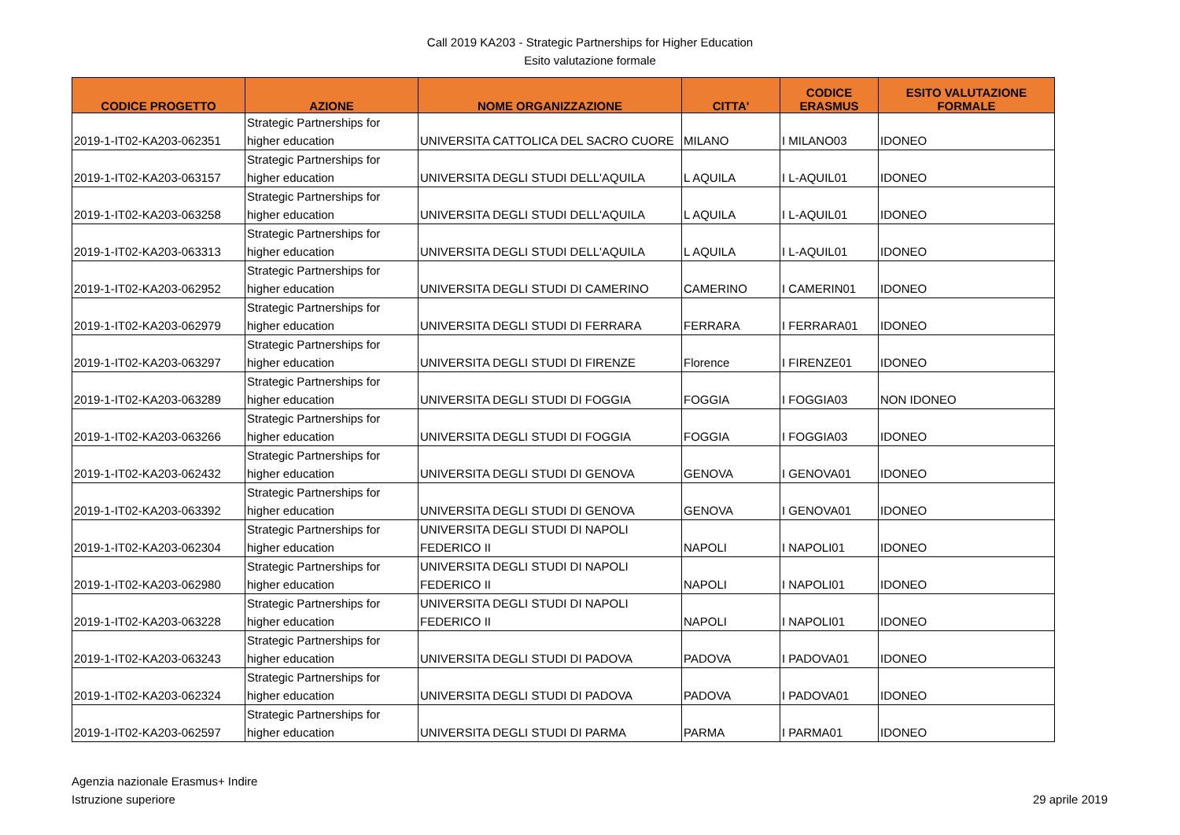Call 2019 KA203 - Strategic Partnerships for Higher Education
Esito valutazione formale
| CODICE PROGETTO | AZIONE | NOME ORGANIZZAZIONE | CITTA' | CODICE ERASMUS | ESITO VALUTAZIONE FORMALE |
| --- | --- | --- | --- | --- | --- |
| 2019-1-IT02-KA203-062351 | Strategic Partnerships for higher education | UNIVERSITA CATTOLICA DEL SACRO CUORE | MILANO | I MILANO03 | IDONEO |
| 2019-1-IT02-KA203-063157 | Strategic Partnerships for higher education | UNIVERSITA DEGLI STUDI DELL'AQUILA | L AQUILA | I L-AQUIL01 | IDONEO |
| 2019-1-IT02-KA203-063258 | Strategic Partnerships for higher education | UNIVERSITA DEGLI STUDI DELL'AQUILA | L AQUILA | I L-AQUIL01 | IDONEO |
| 2019-1-IT02-KA203-063313 | Strategic Partnerships for higher education | UNIVERSITA DEGLI STUDI DELL'AQUILA | L AQUILA | I L-AQUIL01 | IDONEO |
| 2019-1-IT02-KA203-062952 | Strategic Partnerships for higher education | UNIVERSITA DEGLI STUDI DI CAMERINO | CAMERINO | I CAMERIN01 | IDONEO |
| 2019-1-IT02-KA203-062979 | Strategic Partnerships for higher education | UNIVERSITA DEGLI STUDI DI FERRARA | FERRARA | I FERRARA01 | IDONEO |
| 2019-1-IT02-KA203-063297 | Strategic Partnerships for higher education | UNIVERSITA DEGLI STUDI DI FIRENZE | Florence | I FIRENZE01 | IDONEO |
| 2019-1-IT02-KA203-063289 | Strategic Partnerships for higher education | UNIVERSITA DEGLI STUDI DI FOGGIA | FOGGIA | I FOGGIA03 | NON IDONEO |
| 2019-1-IT02-KA203-063266 | Strategic Partnerships for higher education | UNIVERSITA DEGLI STUDI DI FOGGIA | FOGGIA | I FOGGIA03 | IDONEO |
| 2019-1-IT02-KA203-062432 | Strategic Partnerships for higher education | UNIVERSITA DEGLI STUDI DI GENOVA | GENOVA | I GENOVA01 | IDONEO |
| 2019-1-IT02-KA203-063392 | Strategic Partnerships for higher education | UNIVERSITA DEGLI STUDI DI GENOVA | GENOVA | I GENOVA01 | IDONEO |
| 2019-1-IT02-KA203-062304 | Strategic Partnerships for higher education | UNIVERSITA DEGLI STUDI DI NAPOLI FEDERICO II | NAPOLI | I NAPOLI01 | IDONEO |
| 2019-1-IT02-KA203-062980 | Strategic Partnerships for higher education | UNIVERSITA DEGLI STUDI DI NAPOLI FEDERICO II | NAPOLI | I NAPOLI01 | IDONEO |
| 2019-1-IT02-KA203-063228 | Strategic Partnerships for higher education | UNIVERSITA DEGLI STUDI DI NAPOLI FEDERICO II | NAPOLI | I NAPOLI01 | IDONEO |
| 2019-1-IT02-KA203-063243 | Strategic Partnerships for higher education | UNIVERSITA DEGLI STUDI DI PADOVA | PADOVA | I PADOVA01 | IDONEO |
| 2019-1-IT02-KA203-062324 | Strategic Partnerships for higher education | UNIVERSITA DEGLI STUDI DI PADOVA | PADOVA | I PADOVA01 | IDONEO |
| 2019-1-IT02-KA203-062597 | Strategic Partnerships for higher education | UNIVERSITA DEGLI STUDI DI PARMA | PARMA | I PARMA01 | IDONEO |
Agenzia nazionale Erasmus+ Indire
Istruzione superiore
29 aprile 2019